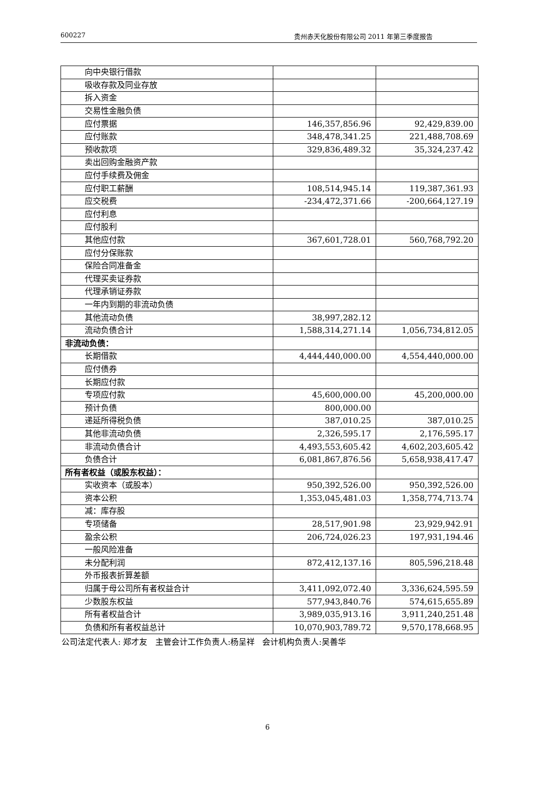600227 贵州赤天化股份有限公司 2011 年第三季度报告
| 向中央银行借款 | | |
| 吸收存款及同业存放 | | |
| 拆入资金 | | |
| 交易性金融负债 | | |
| 应付票据 | 146,357,856.96 | 92,429,839.00 |
| 应付账款 | 348,478,341.25 | 221,488,708.69 |
| 预收款项 | 329,836,489.32 | 35,324,237.42 |
| 卖出回购金融资产款 | | |
| 应付手续费及佣金 | | |
| 应付职工薪酬 | 108,514,945.14 | 119,387,361.93 |
| 应交税费 | -234,472,371.66 | -200,664,127.19 |
| 应付利息 | | |
| 应付股利 | | |
| 其他应付款 | 367,601,728.01 | 560,768,792.20 |
| 应付分保账款 | | |
| 保险合同准备金 | | |
| 代理买卖证券款 | | |
| 代理承销证券款 | | |
| 一年内到期的非流动负债 | | |
| 其他流动负债 | 38,997,282.12 | |
| 流动负债合计 | 1,588,314,271.14 | 1,056,734,812.05 |
| 非流动负债： | | |
| 长期借款 | 4,444,440,000.00 | 4,554,440,000.00 |
| 应付债券 | | |
| 长期应付款 | | |
| 专项应付款 | 45,600,000.00 | 45,200,000.00 |
| 预计负债 | 800,000.00 | |
| 递延所得税负债 | 387,010.25 | 387,010.25 |
| 其他非流动负债 | 2,326,595.17 | 2,176,595.17 |
| 非流动负债合计 | 4,493,553,605.42 | 4,602,203,605.42 |
| 负债合计 | 6,081,867,876.56 | 5,658,938,417.47 |
| 所有者权益（或股东权益）： | | |
| 实收资本（或股本） | 950,392,526.00 | 950,392,526.00 |
| 资本公积 | 1,353,045,481.03 | 1,358,774,713.74 |
| 减：库存股 | | |
| 专项储备 | 28,517,901.98 | 23,929,942.91 |
| 盈余公积 | 206,724,026.23 | 197,931,194.46 |
| 一般风险准备 | | |
| 未分配利润 | 872,412,137.16 | 805,596,218.48 |
| 外币报表折算差额 | | |
| 归属于母公司所有者权益合计 | 3,411,092,072.40 | 3,336,624,595.59 |
| 少数股东权益 | 577,943,840.76 | 574,615,655.89 |
| 所有者权益合计 | 3,989,035,913.16 | 3,911,240,251.48 |
| 负债和所有者权益总计 | 10,070,903,789.72 | 9,570,178,668.95 |
公司法定代表人: 郑才友 主管会计工作负责人:杨呈祥 会计机构负责人:吴善华
6